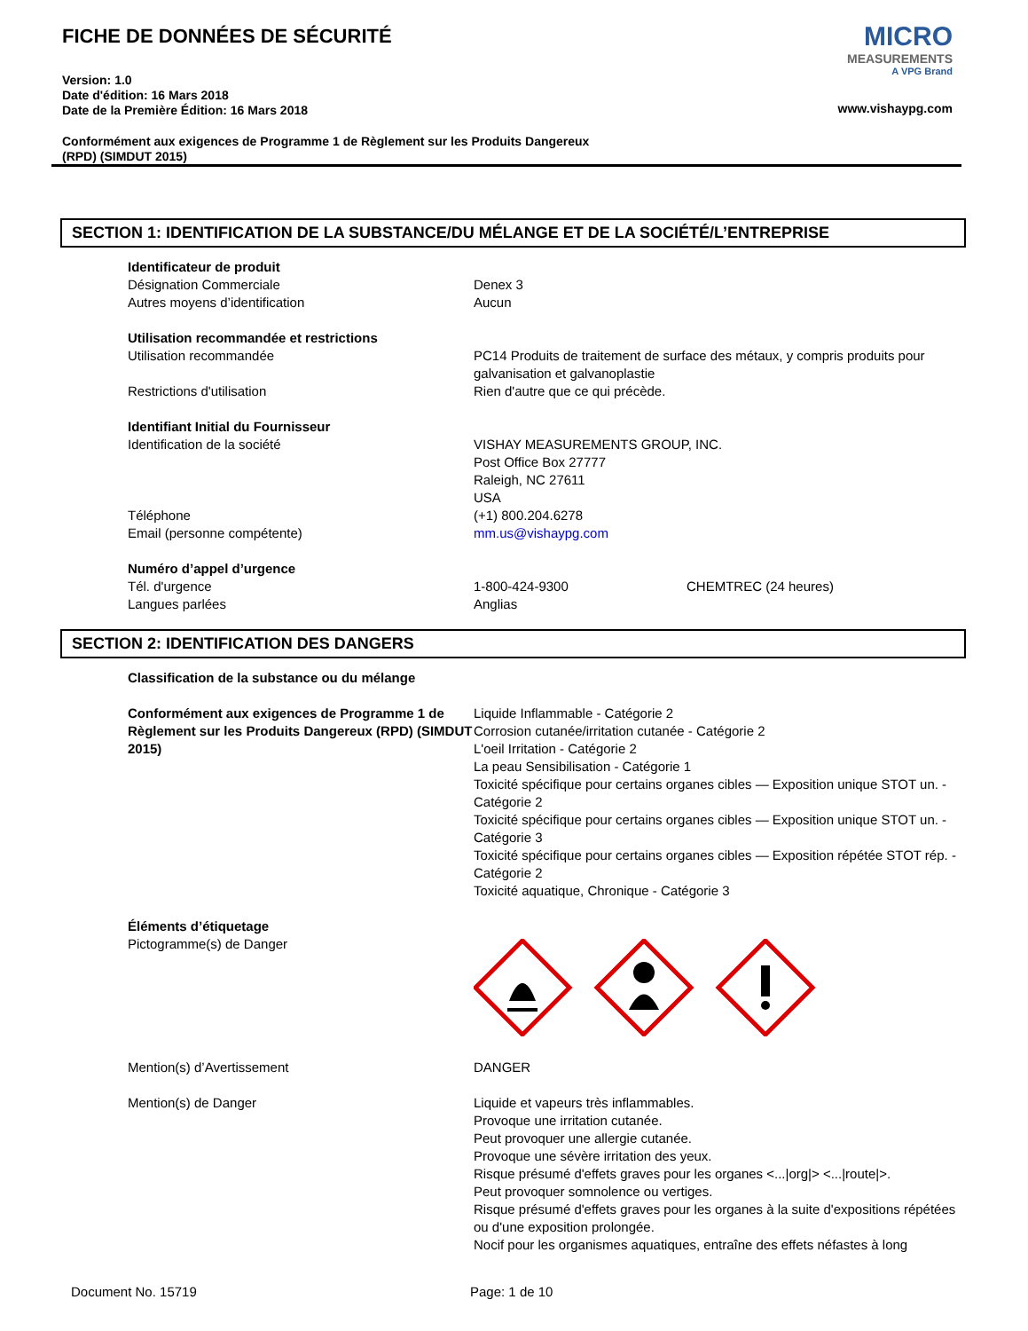FICHE DE DONNÉES DE SÉCURITÉ
Version: 1.0
Date d'édition: 16 Mars 2018
Date de la Première Édition: 16 Mars 2018
Conformément aux exigences de Programme 1 de Règlement sur les Produits Dangereux
(RPD) (SIMDUT 2015)
MICRO
MEASUREMENTS
A VPG Brand
www.vishaypg.com
SECTION 1: IDENTIFICATION DE LA SUBSTANCE/DU MÉLANGE ET DE LA SOCIÉTÉ/L’ENTREPRISE
Identificateur de produit
Désignation Commerciale Denex 3
Autres moyens d’identification Aucun
Utilisation recommandée et restrictions
Utilisation recommandée PC14 Produits de traitement de surface des métaux, y compris produits pour galvanisation et galvanoplastie
Restrictions d'utilisation Rien d'autre que ce qui précède.
Identifiant Initial du Fournisseur
Identification de la société VISHAY MEASUREMENTS GROUP, INC.
Post Office Box 27777
Raleigh, NC 27611
USA
Téléphone (+1) 800.204.6278
Email (personne compétente) mm.us@vishaypg.com
Numéro d’appel d’urgence
Tél. d'urgence 1-800-424-9300 CHEMTREC (24 heures)
Langues parlées Anglias
SECTION 2: IDENTIFICATION DES DANGERS
Classification de la substance ou du mélange
Conformément aux exigences de Programme 1 de Règlement sur les Produits Dangereux (RPD) (SIMDUT 2015)
Liquide Inflammable - Catégorie 2
Corrosion cutanée/irritation cutanée - Catégorie 2
L'oeil Irritation - Catégorie 2
La peau Sensibilisation - Catégorie 1
Toxicité spécifique pour certains organes cibles — Exposition unique STOT un. - Catégorie 2
Toxicité spécifique pour certains organes cibles — Exposition unique STOT un. - Catégorie 3
Toxicité spécifique pour certains organes cibles — Exposition répétée STOT rép. - Catégorie 2
Toxicité aquatique, Chronique - Catégorie 3
Éléments d’étiquetage
Pictogramme(s) de Danger
Mention(s) d’Avertissement DANGER
Mention(s) de Danger Liquide et vapeurs très inflammables.
Provoque une irritation cutanée.
Peut provoquer une allergie cutanée.
Provoque une sévère irritation des yeux.
Risque présumé d'effets graves pour les organes <...|org|> <...|route|>.
Peut provoquer somnolence ou vertiges.
Risque présumé d'effets graves pour les organes à la suite d'expositions répétées ou d'une exposition prolongée.
Nocif pour les organismes aquatiques, entraîne des effets néfastes à long
Document No. 15719 Page: 1 de 10